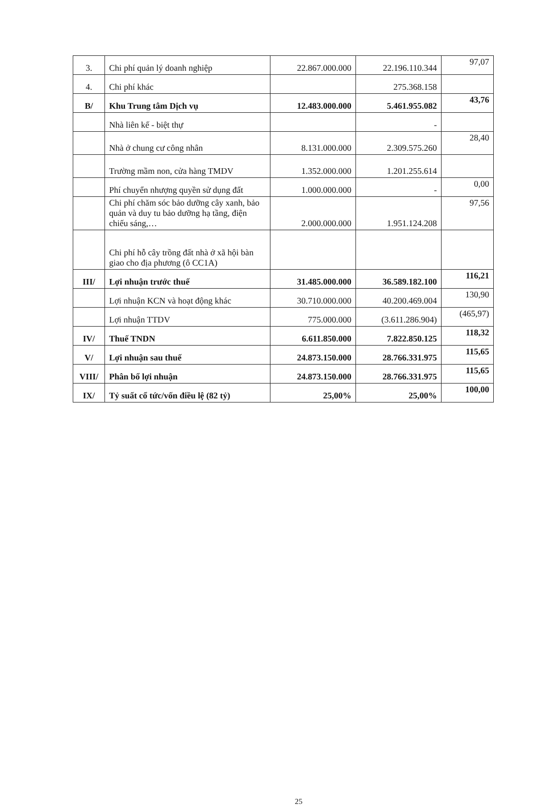| 3. | Chi phí quản lý doanh nghiệp | 22.867.000.000 | 22.196.110.344 | 97,07 |
| 4. | Chi phí khác | | 275.368.158 | |
| B/ | Khu Trung tâm Dịch vụ | 12.483.000.000 | 5.461.955.082 | 43,76 |
| | Nhà liên kế - biệt thự | | - | |
| | Nhà ở chung cư công nhân | 8.131.000.000 | 2.309.575.260 | 28,40 |
| | Trường mầm non, cửa hàng TMDV | 1.352.000.000 | 1.201.255.614 | |
| | Phí chuyển nhượng quyền sử dụng đất | 1.000.000.000 | - | 0,00 |
| | Chi phí chăm sóc bảo dưỡng cây xanh, bảo quản và duy tu bảo dưỡng hạ tầng, điện chiếu sáng,… | 2.000.000.000 | 1.951.124.208 | 97,56 |
| | Chi phí hỗ cây trồng đất nhà ở xã hội bàn giao cho địa phương (ô CC1A) | | | |
| III/ | Lợi nhuận trước thuế | 31.485.000.000 | 36.589.182.100 | 116,21 |
| | Lợi nhuận KCN và hoạt động khác | 30.710.000.000 | 40.200.469.004 | 130,90 |
| | Lợi nhuận TTDV | 775.000.000 | (3.611.286.904) | (465,97) |
| IV/ | Thuế TNDN | 6.611.850.000 | 7.822.850.125 | 118,32 |
| V/ | Lợi nhuận sau thuế | 24.873.150.000 | 28.766.331.975 | 115,65 |
| VIII/ | Phân bổ lợi nhuận | 24.873.150.000 | 28.766.331.975 | 115,65 |
| IX/ | Tỷ suất cổ tức/vốn điều lệ (82 tỷ) | 25,00% | 25,00% | 100,00 |
25